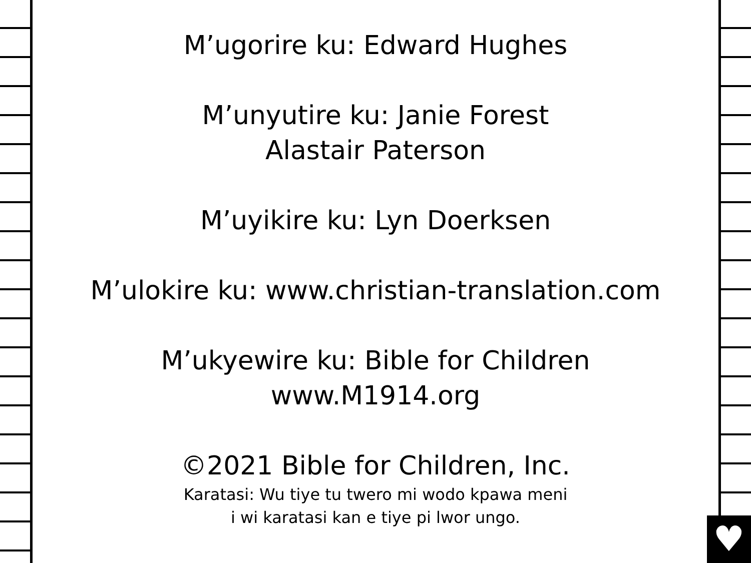♥
M’ugorire ku: Edward Hughes
M’unyutire ku: Janie Forest
Alastair Paterson
M’uyikire ku: Lyn Doerksen
M’ulokire ku: www.christian-translation.com
M’ukyewire ku: Bible for Children
www.M1914.org
©2021 Bible for Children, Inc.
Karatasi: Wu tiye tu twero mi wodo kpawa meni
i wi karatasi kan e tiye pi lwor ungo.